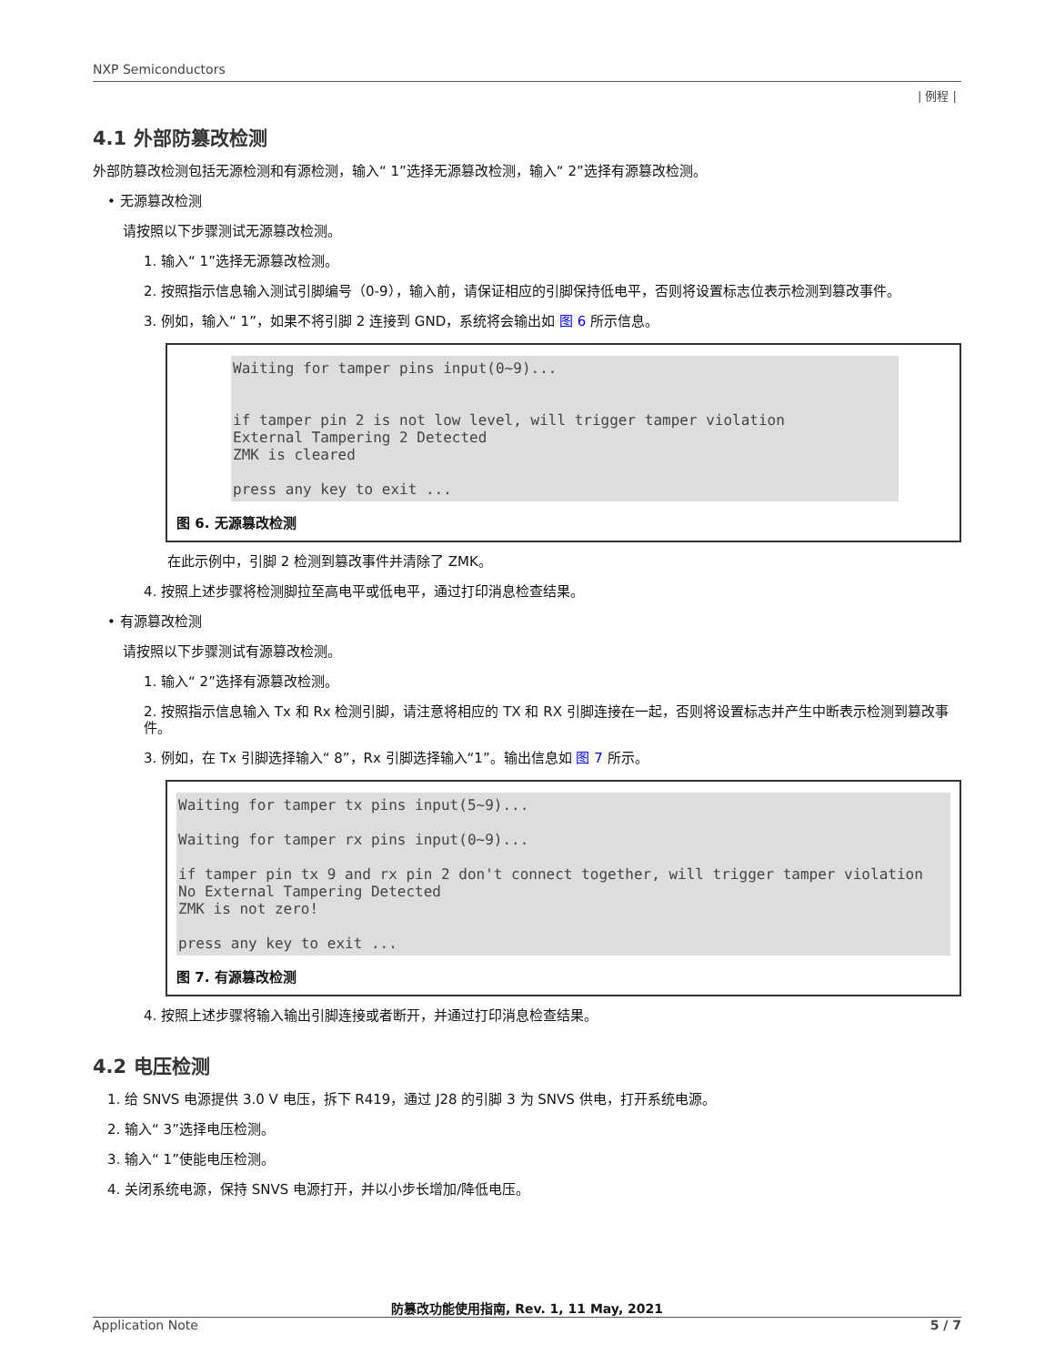NXP Semiconductors
| 例程 |
4.1 外部防篡改检测
外部防篡改检测包括无源检测和有源检测，输入“ 1”选择无源篡改检测，输入“ 2”选择有源篡改检测。
• 无源篡改检测
请按照以下步骤测试无源篡改检测。
1. 输入“ 1”选择无源篡改检测。
2. 按照指示信息输入测试引脚编号（0-9），输入前，请保证相应的引脚保持低电平，否则将设置标志位表示检测到篡改事件。
3. 例如，输入“ 1”，如果不将引脚 2 连接到 GND，系统将会输出如 图 6 所示信息。
Waiting for tamper pins input(0~9)...


if tamper pin 2 is not low level, will trigger tamper violation
External Tampering 2 Detected
ZMK is cleared

press any key to exit ...
图 6. 无源篡改检测
在此示例中，引脚 2 检测到篡改事件并清除了 ZMK。
4. 按照上述步骤将检测脚拉至高电平或低电平，通过打印消息检查结果。
• 有源篡改检测
请按照以下步骤测试有源篡改检测。
1. 输入“ 2”选择有源篡改检测。
2. 按照指示信息输入 Tx 和 Rx 检测引脚，请注意将相应的 TX 和 RX 引脚连接在一起，否则将设置标志并产生中断表示检测到篡改事件。
3. 例如，在 Tx 引脚选择输入“ 8”，Rx 引脚选择输入“1”。输出信息如 图 7 所示。
Waiting for tamper tx pins input(5~9)...

Waiting for tamper rx pins input(0~9)...

if tamper pin tx 9 and rx pin 2 don't connect together, will trigger tamper violation
No External Tampering Detected
ZMK is not zero!

press any key to exit ...
图 7. 有源篡改检测
4. 按照上述步骤将输入输出引脚连接或者断开，并通过打印消息检查结果。
4.2 电压检测
1. 给 SNVS 电源提供 3.0 V 电压，拆下 R419，通过 J28 的引脚 3 为 SNVS 供电，打开系统电源。
2. 输入“ 3”选择电压检测。
3. 输入“ 1”使能电压检测。
4. 关闭系统电源，保持 SNVS 电源打开，并以小步长增加/降低电压。
防篡改功能使用指南, Rev. 1, 11 May, 2021
Application Note 5 / 7